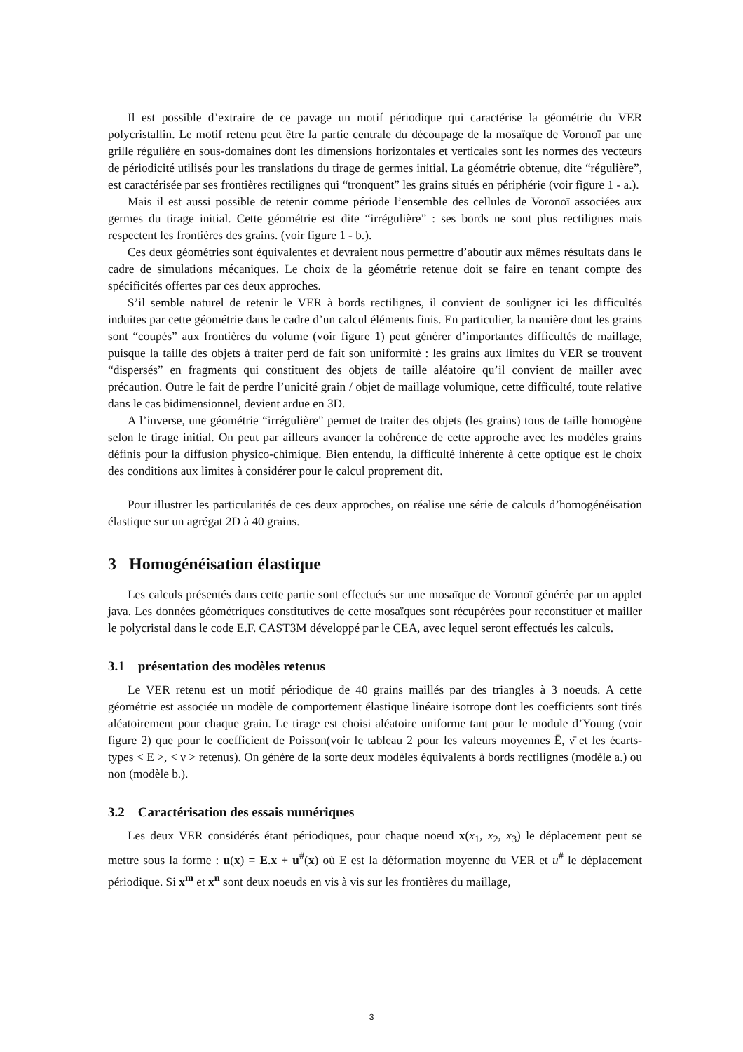Il est possible d’extraire de ce pavage un motif périodique qui caractérise la géométrie du VER polycristallin. Le motif retenu peut être la partie centrale du découpage de la mosaïque de Voronoï par une grille régulière en sous-domaines dont les dimensions horizontales et verticales sont les normes des vecteurs de périodicité utilisés pour les translations du tirage de germes initial. La géométrie obtenue, dite “régulière”, est caractérisée par ses frontières rectilignes qui “tronquent” les grains situés en périphérie (voir figure 1 - a.).
Mais il est aussi possible de retenir comme période l’ensemble des cellules de Voronoï associées aux germes du tirage initial. Cette géométrie est dite “irrégulière” : ses bords ne sont plus rectilignes mais respectent les frontières des grains. (voir figure 1 - b.).
Ces deux géométries sont équivalentes et devraient nous permettre d’aboutir aux mêmes résultats dans le cadre de simulations mécaniques. Le choix de la géométrie retenue doit se faire en tenant compte des spécificités offertes par ces deux approches.
S’il semble naturel de retenir le VER à bords rectilignes, il convient de souligner ici les difficultés induites par cette géométrie dans le cadre d’un calcul éléments finis. En particulier, la manière dont les grains sont “coupés” aux frontières du volume (voir figure 1) peut générer d’importantes difficultés de maillage, puisque la taille des objets à traiter perd de fait son uniformité : les grains aux limites du VER se trouvent “dispersés” en fragments qui constituent des objets de taille aléatoire qu’il convient de mailler avec précaution. Outre le fait de perdre l’unicité grain / objet de maillage volumique, cette difficulté, toute relative dans le cas bidimensionnel, devient ardue en 3D.
A l’inverse, une géométrie “irrégulière” permet de traiter des objets (les grains) tous de taille homogène selon le tirage initial. On peut par ailleurs avancer la cohérence de cette approche avec les modèles grains définis pour la diffusion physico-chimique. Bien entendu, la difficulté inhérente à cette optique est le choix des conditions aux limites à considérer pour le calcul proprement dit.
Pour illustrer les particularités de ces deux approches, on réalise une série de calculs d’homogénéisation élastique sur un agrégat 2D à 40 grains.
3 Homogénéisation élastique
Les calculs présentés dans cette partie sont effectués sur une mosaïque de Voronoï générée par un applet java. Les données géométriques constitutives de cette mosaïques sont récupérées pour reconstituer et mailler le polycristal dans le code E.F. CAST3M développé par le CEA, avec lequel seront effectués les calculs.
3.1 présentation des modèles retenus
Le VER retenu est un motif périodique de 40 grains maillés par des triangles à 3 noeuds. A cette géométrie est associée un modèle de comportement élastique linéaire isotrope dont les coefficients sont tirés aléatoirement pour chaque grain. Le tirage est choisi aléatoire uniforme tant pour le module d’Young (voir figure 2) que pour le coefficient de Poisson(voir le tableau 2 pour les valeurs moyennes Ē, ν̄ et les écarts-types < E >, < ν > retenus). On génère de la sorte deux modèles équivalents à bords rectilignes (modèle a.) ou non (modèle b.).
3.2 Caractérisation des essais numériques
Les deux VER considérés étant périodiques, pour chaque noeud x(x<sub>1</sub>, x<sub>2</sub>, x<sub>3</sub>) le déplacement peut se mettre sous la forme : u(x) = E.x + u<sup>#</sup>(x) où E est la déformation moyenne du VER et u<sup>#</sup> le déplacement périodique. Si x<sup>m</sup> et x<sup>n</sup> sont deux noeuds en vis à vis sur les frontières du maillage,
3